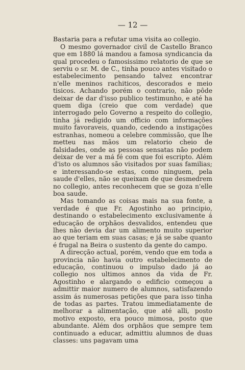— 12 —
Bastaria para a refutar uma visita ao collegio.
O mesmo governador civil de Castello Branco que em 1880 lá mandou a famosa syndicancia da qual procedeu o famosissimo relatorio de que se serviu o sr. M. de C., tinha pouco antes visitado o estabelecimento pensando talvez encontrar n'elle meninos rachiticos, descorados e meio tisicos. Achando porém o contrario, não pôde deixar de dar d'isso publico testimunho, e até ha quem diga (creio que com verdade) que interrogado pelo Governo a respeito do collegio, tinha já redigido um officio com informações muito favoraveis, quando, cedendo a instigações estranhas, nomeou a celebre commissão, que lhe metteu nas mãos um relatorio cheio de falsidades, onde as pessoas sensatas não podem deixar de ver a má fé com que foi escripto. Além d'isto os alumnos são visitados por suas familias; e interessando-se estas, como ninguem, pela saude d'elles, não se queixam de que desmedrem no collegio, antes reconhecem que se goza n'elle boa saude.
Mas tomando as coisas mais na sua fonte, a verdade é que Fr. Agostinho ao principio, destinando o estabelecimento exclusivamente á educação de orphãos desvalidos, entendeu que lhes não devia dar um alimento muito superior ao que teriam em suas casas; e já se sabe quanto é frugal na Beira o sustento da gente do campo.
A direcção actual, porém, vendo que em toda a provincia não havia outro estabelecimento de educação, continuou o impulso dado já ao collegio nos ultimos annos da vida de Fr. Agostinho e alargando o edificio começou a admittir maior numero de alumnos, satisfazendo assim ás numerosas petições que para isso tinha de todas as partes. Tratou immediatamente de melhorar a alimentação, que até alli, posto motivo exposto, era pouco mimosa, posto que abundante. Além dos orphãos que sempre tem continuado a educar, admittiu alumnos de duas classes: uns pagavam uma